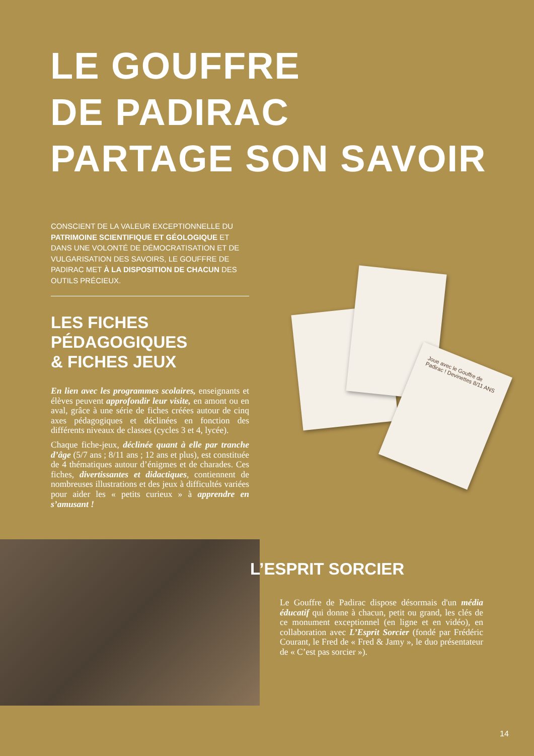LE GOUFFRE
DE PADIRAC
PARTAGE SON SAVOIR
CONSCIENT DE LA VALEUR EXCEPTIONNELLE DU PATRIMOINE SCIENTIFIQUE ET GÉOLOGIQUE ET DANS UNE VOLONTÉ DE DÉMOCRATISATION ET DE VULGARISATION DES SAVOIRS, LE GOUFFRE DE PADIRAC MET À LA DISPOSITION DE CHACUN DES OUTILS PRÉCIEUX.
LES FICHES
PÉDAGOGIQUES
& FICHES JEUX
En lien avec les programmes scolaires, enseignants et élèves peuvent approfondir leur visite, en amont ou en aval, grâce à une série de fiches créées autour de cinq axes pédagogiques et déclinées en fonction des différents niveaux de classes (cycles 3 et 4, lycée).
Chaque fiche-jeux, déclinée quant à elle par tranche d’âge (5/7 ans ; 8/11 ans ; 12 ans et plus), est constituée de 4 thématiques autour d’énigmes et de charades. Ces fiches, divertissantes et didactiques, contiennent de nombreuses illustrations et des jeux à difficultés variées pour aider les « petits curieux » à apprendre en s’amusant !
Joue avec le Gouffre de Padirac ! Devinettes 8/11 ANS
L’ESPRIT SORCIER
Le Gouffre de Padirac dispose désormais d'un média éducatif qui donne à chacun, petit ou grand, les clés de ce monument exceptionnel (en ligne et en vidéo), en collaboration avec L’Esprit Sorcier (fondé par Frédéric Courant, le Fred de « Fred & Jamy », le duo présentateur de « C’est pas sorcier »).
14